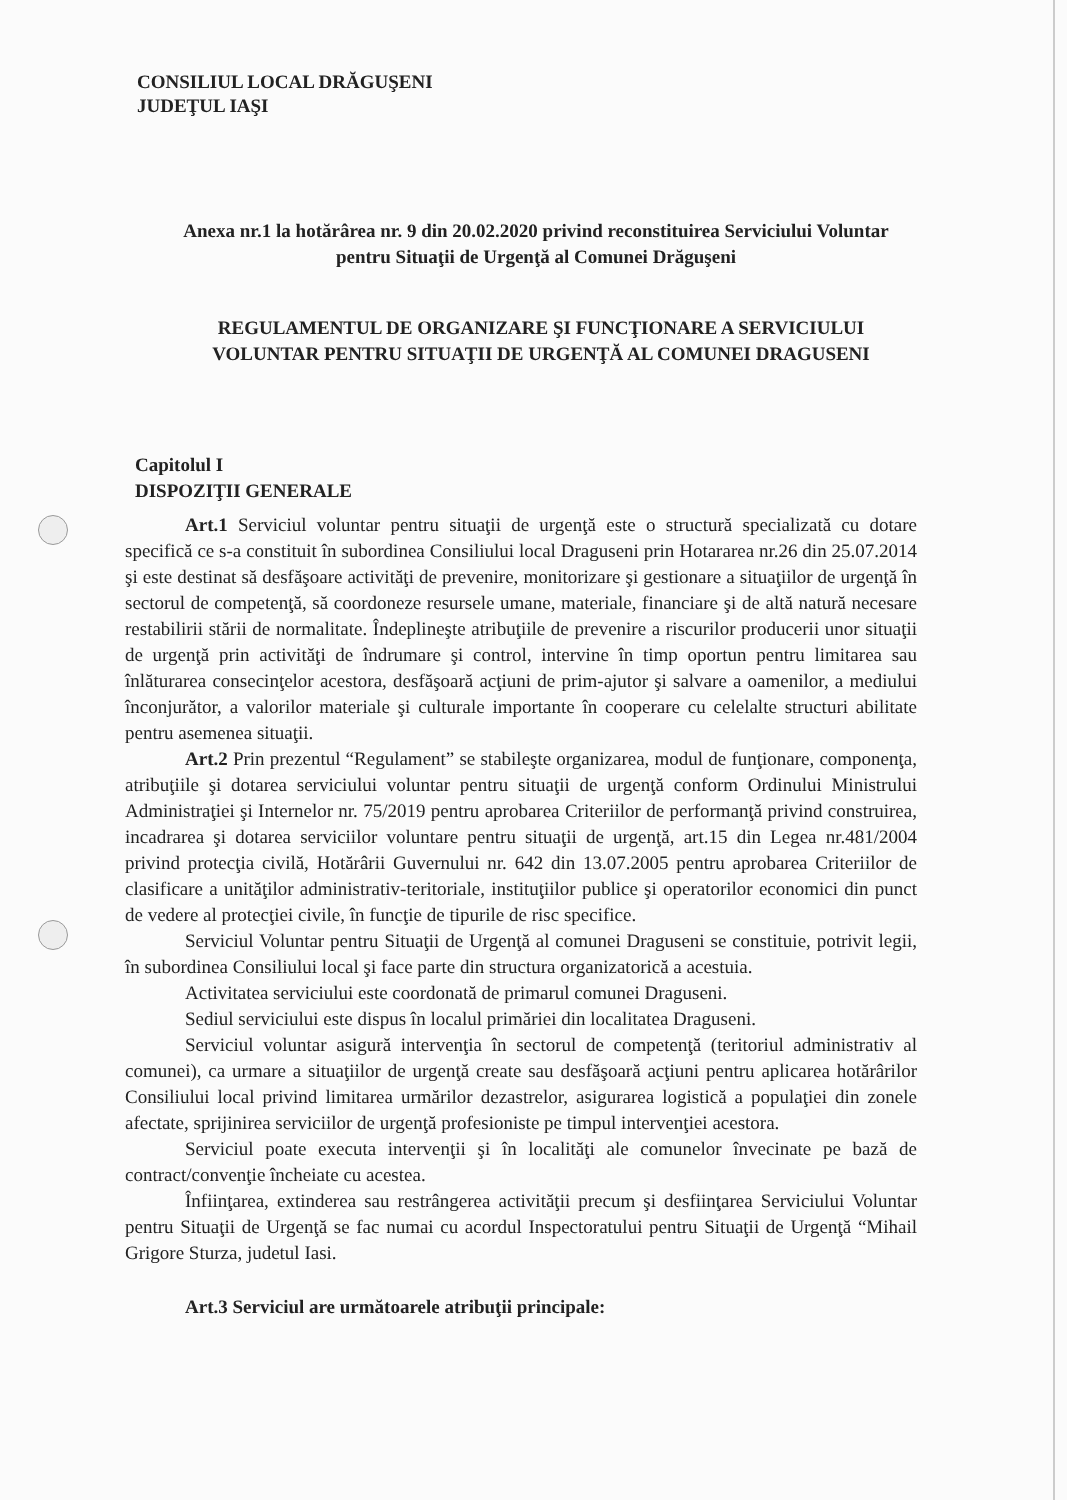CONSILIUL LOCAL DRĂGUŞENI
JUDEŢUL IAŞI
Anexa nr.1 la hotărârea nr. 9 din 20.02.2020 privind reconstituirea Serviciului Voluntar
pentru Situaţii de Urgenţă al Comunei Drăguşeni
REGULAMENTUL DE ORGANIZARE ŞI FUNCŢIONARE A SERVICIULUI
VOLUNTAR PENTRU SITUAŢII DE URGENŢĂ AL COMUNEI DRAGUSENI
Capitolul I
DISPOZIŢII GENERALE
Art.1 Serviciul voluntar pentru situaţii de urgenţă este o structură specializată cu dotare specifică ce s-a constituit în subordinea Consiliului local Draguseni prin Hotararea nr.26 din 25.07.2014 şi este destinat să desfăşoare activităţi de prevenire, monitorizare şi gestionare a situaţiilor de urgenţă în sectorul de competenţă, să coordoneze resursele umane, materiale, financiare şi de altă natură necesare restabilirii stării de normalitate. Îndeplineşte atribuţiile de prevenire a riscurilor producerii unor situaţii de urgenţă prin activităţi de îndrumare şi control, intervine în timp oportun pentru limitarea sau înlăturarea consecinţelor acestora, desfăşoară acţiuni de prim-ajutor şi salvare a oamenilor, a mediului înconjurător, a valorilor materiale şi culturale importante în cooperare cu celelalte structuri abilitate pentru asemenea situaţii.
Art.2 Prin prezentul “Regulament” se stabileşte organizarea, modul de funţionare, componenţa, atribuţiile şi dotarea serviciului voluntar pentru situaţii de urgenţă conform Ordinului Ministrului Administraţiei şi Internelor nr. 75/2019 pentru aprobarea Criteriilor de performanţă privind construirea, incadrarea şi dotarea serviciilor voluntare pentru situaţii de urgenţă, art.15 din Legea nr.481/2004 privind protecţia civilă, Hotărârii Guvernului nr. 642 din 13.07.2005 pentru aprobarea Criteriilor de clasificare a unităţilor administrativ-teritoriale, instituţiilor publice şi operatorilor economici din punct de vedere al protecţiei civile, în funcţie de tipurile de risc specifice.
Serviciul Voluntar pentru Situaţii de Urgenţă al comunei Draguseni se constituie, potrivit legii, în subordinea Consiliului local şi face parte din structura organizatorică a acestuia.
Activitatea serviciului este coordonată de primarul comunei Draguseni.
Sediul serviciului este dispus în localul primăriei din localitatea Draguseni.
Serviciul voluntar asigură intervenţia în sectorul de competenţă (teritoriul administrativ al comunei), ca urmare a situaţiilor de urgenţă create sau desfăşoară acţiuni pentru aplicarea hotărârilor Consiliului local privind limitarea urmărilor dezastrelor, asigurarea logistică a populaţiei din zonele afectate, sprijinirea serviciilor de urgenţă profesioniste pe timpul intervenţiei acestora.
Serviciul poate executa intervenţii şi în localităţi ale comunelor învecinate pe bază de contract/convenţie încheiate cu acestea.
Înfiinţarea, extinderea sau restrângerea activităţii precum şi desfiinţarea Serviciului Voluntar pentru Situaţii de Urgenţă se fac numai cu acordul Inspectoratului pentru Situaţii de Urgenţă “Mihail Grigore Sturza, judetul Iasi.
Art.3 Serviciul are următoarele atribuţii principale: